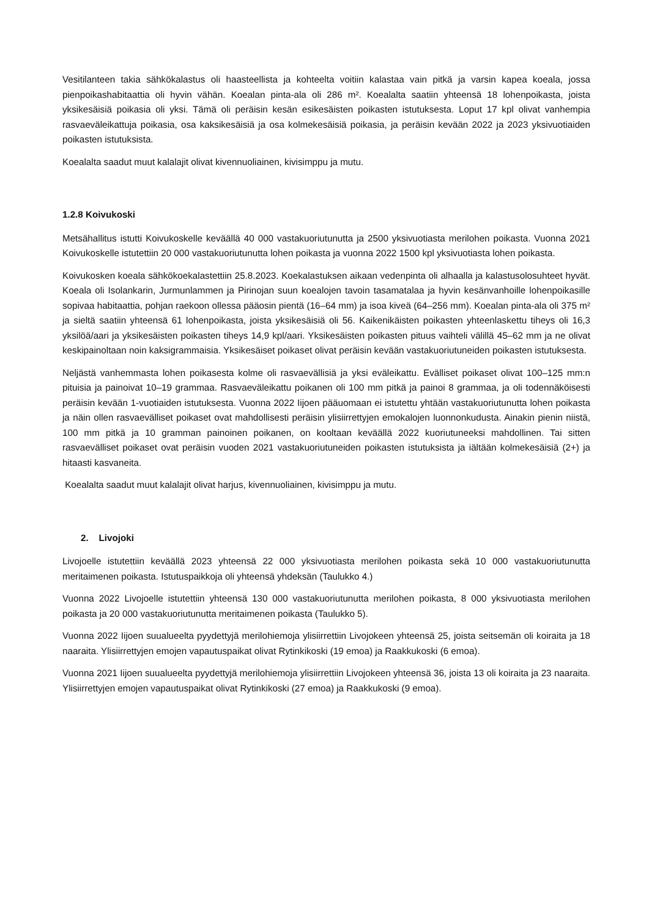Vesitilanteen takia sähkökalastus oli haasteellista ja kohteelta voitiin kalastaa vain pitkä ja varsin kapea koeala, jossa pienpoikashabitaattia oli hyvin vähän. Koealan pinta-ala oli 286 m². Koealalta saatiin yhteensä 18 lohenpoikasta, joista yksikesäisiä poikasia oli yksi. Tämä oli peräisin kesän esikesäisten poikasten istutuksesta. Loput 17 kpl olivat vanhempia rasvaeväleikattuja poikasia, osa kaksikesäisiä ja osa kolmekesäisiä poikasia, ja peräisin kevään 2022 ja 2023 yksivuotiaiden poikasten istutuksista.
Koealalta saadut muut kalalajit olivat kivennuoliainen, kivisimppu ja mutu.
1.2.8 Koivukoski
Metsähallitus istutti Koivukoskelle keväällä 40 000 vastakuoriutunutta ja 2500 yksivuotiasta merilohen poikasta. Vuonna 2021 Koivukoskelle istutettiin 20 000 vastakuoriutunutta lohen poikasta ja vuonna 2022 1500 kpl yksivuotiasta lohen poikasta.
Koivukosken koeala sähkökoekalastettiin 25.8.2023. Koekalastuksen aikaan vedenpinta oli alhaalla ja kalastusolosuhteet hyvät. Koeala oli Isolankarin, Jurmunlammen ja Pirinojan suun koealojen tavoin tasamatalaa ja hyvin kesänvanhoille lohenpoikasille sopivaa habitaattia, pohjan raekoon ollessa pääosin pientä (16–64 mm) ja isoa kiveä (64–256 mm). Koealan pinta-ala oli 375 m² ja sieltä saatiin yhteensä 61 lohenpoikasta, joista yksikesäisiä oli 56. Kaikenikäisten poikasten yhteenlaskettu tiheys oli 16,3 yksilöä/aari ja yksikesäisten poikasten tiheys 14,9 kpl/aari. Yksikesäisten poikasten pituus vaihteli välillä 45–62 mm ja ne olivat keskipainoltaan noin kaksigrammaisia. Yksikesäiset poikaset olivat peräisin kevään vastakuoriutuneiden poikasten istutuksesta.
Neljästä vanhemmasta lohen poikasesta kolme oli rasvaevällisiä ja yksi eväleikattu. Evälliset poikaset olivat 100–125 mm:n pituisia ja painoivat 10–19 grammaa. Rasvaeväleikattu poikanen oli 100 mm pitkä ja painoi 8 grammaa, ja oli todennäköisesti peräisin kevään 1-vuotiaiden istutuksesta. Vuonna 2022 Iijoen pääuomaan ei istutettu yhtään vastakuoriutunutta lohen poikasta ja näin ollen rasvaevälliset poikaset ovat mahdollisesti peräisin ylisiirrettyjen emokalojen luonnonkudusta. Ainakin pienin niistä, 100 mm pitkä ja 10 gramman painoinen poikanen, on kooltaan keväällä 2022 kuoriutuneeksi mahdollinen. Tai sitten rasvaevälliset poikaset ovat peräisin vuoden 2021 vastakuoriutuneiden poikasten istutuksista ja iältään kolmekesäisiä (2+) ja hitaasti kasvaneita.
Koealalta saadut muut kalalajit olivat harjus, kivennuoliainen, kivisimppu ja mutu.
2. Livojoki
Livojoelle istutettiin keväällä 2023 yhteensä 22 000 yksivuotiasta merilohen poikasta sekä 10 000 vastakuoriutunutta meritaimenen poikasta. Istutuspaikkoja oli yhteensä yhdeksän (Taulukko 4.)
Vuonna 2022 Livojoelle istutettiin yhteensä 130 000 vastakuoriutunutta merilohen poikasta, 8 000 yksivuotiasta merilohen poikasta ja 20 000 vastakuoriutunutta meritaimenen poikasta (Taulukko 5).
Vuonna 2022 Iijoen suualueelta pyydettyjä merilohiemoja ylisiirrettiin Livojokeen yhteensä 25, joista seitsemän oli koiraita ja 18 naaraita. Ylisiirrettyjen emojen vapautuspaikat olivat Rytinkikoski (19 emoa) ja Raakkukoski (6 emoa).
Vuonna 2021 Iijoen suualueelta pyydettyjä merilohiemoja ylisiirrettiin Livojokeen yhteensä 36, joista 13 oli koiraita ja 23 naaraita. Ylisiirrettyjen emojen vapautuspaikat olivat Rytinkikoski (27 emoa) ja Raakkukoski (9 emoa).